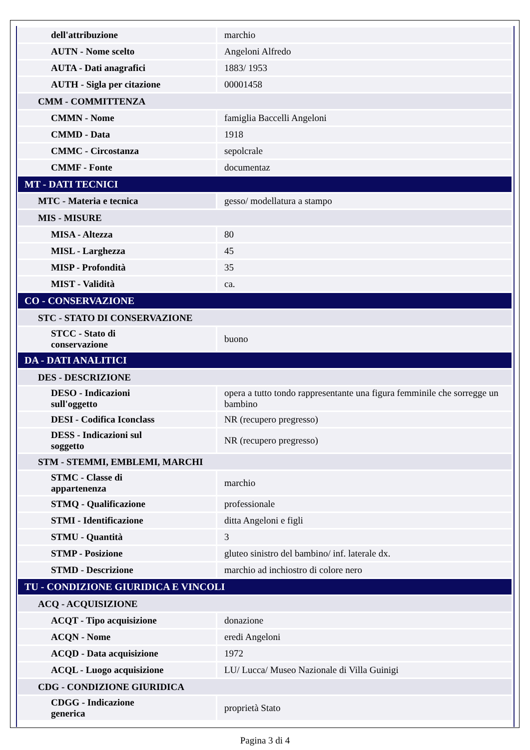| dell'attribuzione | marchio |
| AUTN - Nome scelto | Angeloni Alfredo |
| AUTA - Dati anagrafici | 1883/ 1953 |
| AUTH - Sigla per citazione | 00001458 |
| CMM - COMMITTENZA | |
| CMMN - Nome | famiglia Baccelli Angeloni |
| CMMD - Data | 1918 |
| CMMC - Circostanza | sepolcrale |
| CMMF - Fonte | documentaz |
| MT - DATI TECNICI | |
| MTC - Materia e tecnica | gesso/ modellatura a stampo |
| MIS - MISURE | |
| MISA - Altezza | 80 |
| MISL - Larghezza | 45 |
| MISP - Profondità | 35 |
| MIST - Validità | ca. |
| CO - CONSERVAZIONE | |
| STC - STATO DI CONSERVAZIONE | |
| STCC - Stato di conservazione | buono |
| DA - DATI ANALITICI | |
| DES - DESCRIZIONE | |
| DESO - Indicazioni sull'oggetto | opera a tutto tondo rappresentante una figura femminile che sorregge un bambino |
| DESI - Codifica Iconclass | NR (recupero pregresso) |
| DESS - Indicazioni sul soggetto | NR (recupero pregresso) |
| STM - STEMMI, EMBLEMI, MARCHI | |
| STMC - Classe di appartenenza | marchio |
| STMQ - Qualificazione | professionale |
| STMI - Identificazione | ditta Angeloni e figli |
| STMU - Quantità | 3 |
| STMP - Posizione | gluteo sinistro del bambino/ inf. laterale dx. |
| STMD - Descrizione | marchio ad inchiostro di colore nero |
| TU - CONDIZIONE GIURIDICA E VINCOLI | |
| ACQ - ACQUISIZIONE | |
| ACQT - Tipo acquisizione | donazione |
| ACQN - Nome | eredi Angeloni |
| ACQD - Data acquisizione | 1972 |
| ACQL - Luogo acquisizione | LU/ Lucca/ Museo Nazionale di Villa Guinigi |
| CDG - CONDIZIONE GIURIDICA | |
| CDGG - Indicazione generica | proprietà Stato |
Pagina 3 di 4